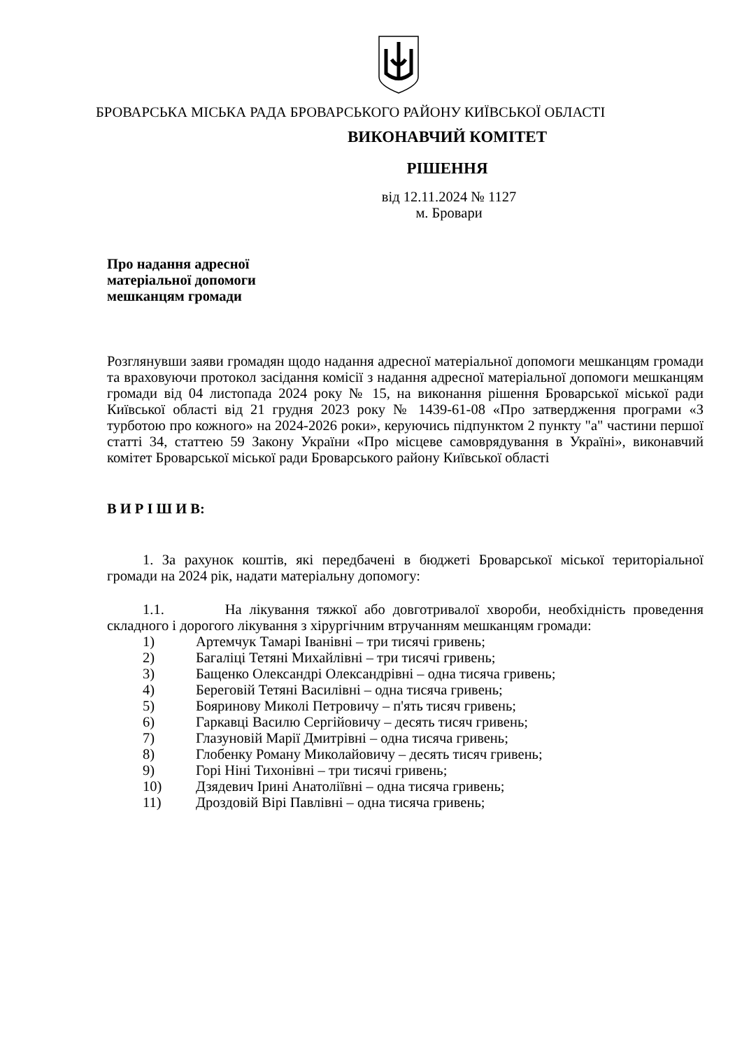БРОВАРСЬКА МІСЬКА РАДА БРОВАРСЬКОГО РАЙОНУ КИЇВСЬКОЇ ОБЛАСТІ
ВИКОНАВЧИЙ КОМІТЕТ
РІШЕННЯ
від 12.11.2024 № 1127
м. Бровари
Про надання адресної
матеріальної допомоги
мешканцям громади
Розглянувши заяви громадян щодо надання адресної матеріальної допомоги мешканцям громади та враховуючи протокол засідання комісії з надання адресної матеріальної допомоги мешканцям громади від 04 листопада 2024 року № 15, на виконання рішення Броварської міської ради Київської області від 21 грудня 2023 року № 1439-61-08 «Про затвердження програми «З турботою про кожного» на 2024-2026 роки», керуючись підпунктом 2 пункту "а" частини першої статті 34, статтею 59 Закону України «Про місцеве самоврядування в Україні», виконавчий комітет Броварської міської ради Броварського району Київської області
В И Р І Ш И В:
1. За рахунок коштів, які передбачені в бюджеті Броварської міської територіальної громади на 2024 рік, надати матеріальну допомогу:
1.1. На лікування тяжкої або довготривалої хвороби, необхідність проведення складного і дорогого лікування з хірургічним втручанням мешканцям громади:
1) Артемчук Тамарі Іванівні – три тисячі гривень;
2) Багаліці Тетяні Михайлівні – три тисячі гривень;
3) Бащенко Олександрі Олександрівні – одна тисяча гривень;
4) Береговій Тетяні Василівні – одна тисяча гривень;
5) Бояринову Миколі Петровичу – п'ять тисяч гривень;
6) Гаркавці Василю Сергійовичу – десять тисяч гривень;
7) Глазуновій Марії Дмитрівні – одна тисяча гривень;
8) Глобенку Роману Миколайовичу – десять тисяч гривень;
9) Горі Ніні Тихонівні – три тисячі гривень;
10) Дзядевич Ірині Анатоліївні – одна тисяча гривень;
11) Дроздовій Вірі Павлівні – одна тисяча гривень;